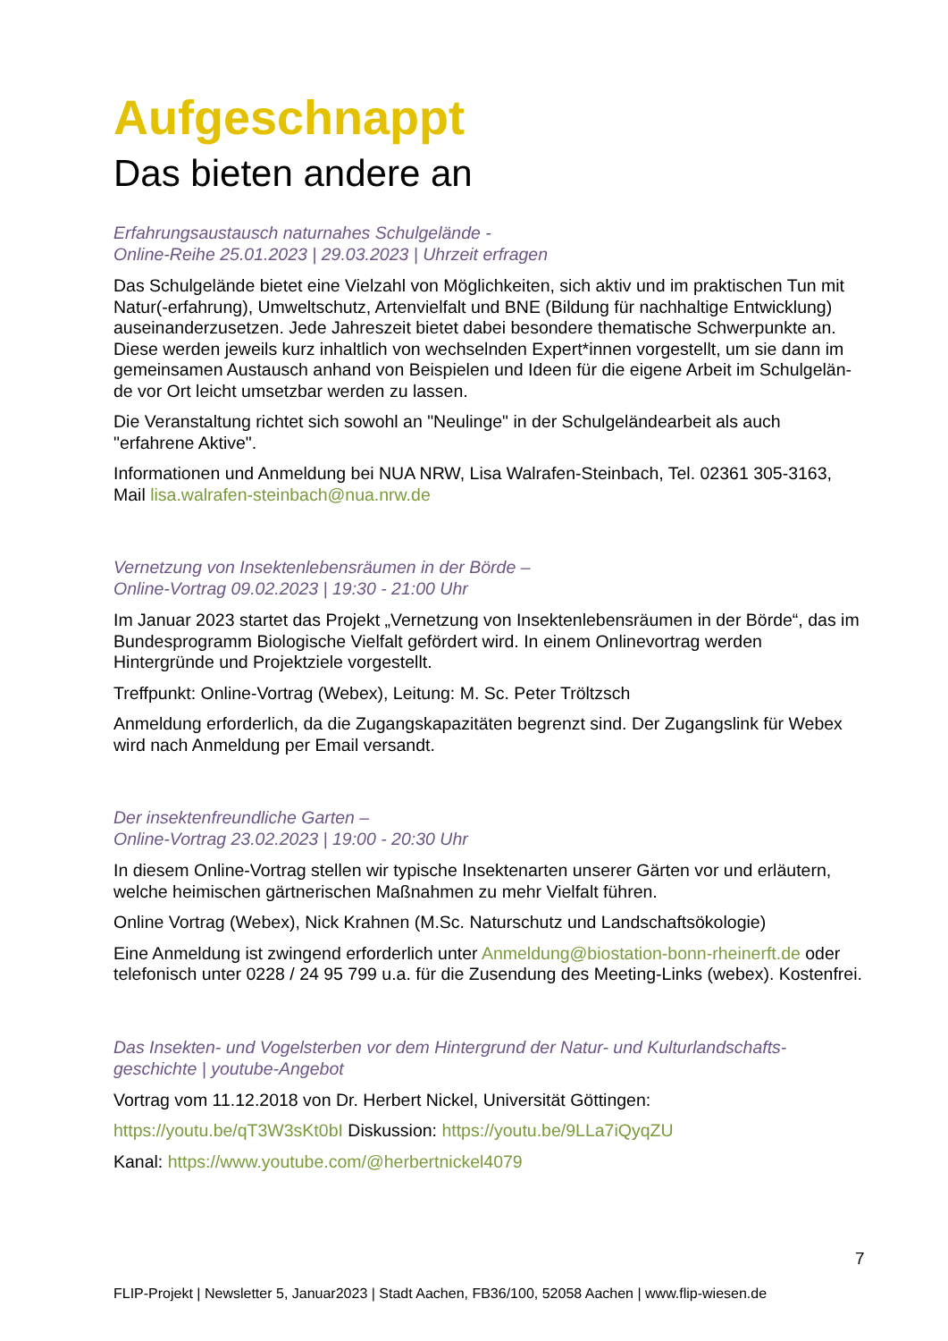Aufgeschnappt
Das bieten andere an
Erfahrungsaustausch naturnahes Schulgelände -
Online-Reihe 25.01.2023 | 29.03.2023 | Uhrzeit erfragen
Das Schulgelände bietet eine Vielzahl von Möglichkeiten, sich aktiv und im praktischen Tun mit Natur(-erfahrung), Umweltschutz, Artenvielfalt und BNE (Bildung für nachhaltige Entwicklung) auseinanderzusetzen. Jede Jahreszeit bietet dabei besondere thematische Schwerpunkte an. Diese werden jeweils kurz inhaltlich von wechselnden Expert*innen vorgestellt, um sie dann im gemeinsamen Austausch anhand von Beispielen und Ideen für die eigene Arbeit im Schulgelän-de vor Ort leicht umsetzbar werden zu lassen.
Die Veranstaltung richtet sich sowohl an "Neulinge" in der Schulgeländearbeit als auch "erfahrene Aktive".
Informationen und Anmeldung bei NUA NRW, Lisa Walrafen-Steinbach, Tel. 02361 305-3163, Mail lisa.walrafen-steinbach@nua.nrw.de
Vernetzung von Insektenlebensräumen in der Börde –
Online-Vortrag 09.02.2023 | 19:30 - 21:00 Uhr
Im Januar 2023 startet das Projekt „Vernetzung von Insektenlebensräumen in der Börde“, das im Bundesprogramm Biologische Vielfalt gefördert wird. In einem Onlinevortrag werden Hintergründe und Projektziele vorgestellt.
Treffpunkt: Online-Vortrag (Webex), Leitung: M. Sc. Peter Tröltzsch
Anmeldung erforderlich, da die Zugangskapazitäten begrenzt sind. Der Zugangslink für Webex wird nach Anmeldung per Email versandt.
Der insektenfreundliche Garten –
Online-Vortrag 23.02.2023 | 19:00 - 20:30 Uhr
In diesem Online-Vortrag stellen wir typische Insektenarten unserer Gärten vor und erläutern, welche heimischen gärtnerischen Maßnahmen zu mehr Vielfalt führen.
Online Vortrag (Webex), Nick Krahnen (M.Sc. Naturschutz und Landschaftsökologie)
Eine Anmeldung ist zwingend erforderlich unter Anmeldung@biostation-bonn-rheinerft.de oder telefonisch unter 0228 / 24 95 799 u.a. für die Zusendung des Meeting-Links (webex). Kostenfrei.
Das Insekten- und Vogelsterben vor dem Hintergrund der Natur- und Kulturlandschafts-geschichte | youtube-Angebot
Vortrag vom 11.12.2018 von Dr. Herbert Nickel, Universität Göttingen:
https://youtu.be/qT3W3sKt0bI Diskussion: https://youtu.be/9LLa7iQyqZU
Kanal: https://www.youtube.com/@herbertnickel4079
7
FLIP-Projekt | Newsletter 5, Januar2023 | Stadt Aachen, FB36/100, 52058 Aachen | www.flip-wiesen.de